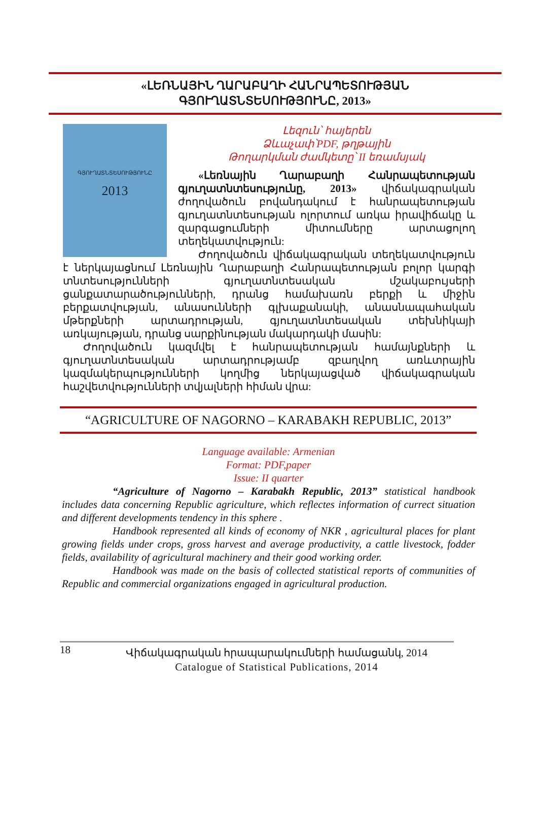«ԼԵՌՆԱՅԻՆ ՂԱՐԱԲԱՂԻ ՀԱՆՐԱՊԵՏՈՒԹՅԱՆ
ԳՅՈՒՂԱՏՆՏԵՍՈՒԹՅՈՒՆԸ, 2013»
ԳՅՈՒՂԱՏՆՏԵՍՈՒԹՅՈՒՆԸ
2013
Լեզուն՝ հայերեն
Ձևաչափ՝PDF, թղթային
Թողարկման ժամկետը՝ II եռամսյակ
«Լեռնային Ղարաբաղի Հանրապետության գյուղատնտեսությունը, 2013» վիճակագրական ժողովածուն բովանդակում է հանրապետության գյուղատնտեսության ոլորտում առկա իրավիճակը և զարգացումների միտումները արտացոլող տեղեկատվություն:
Ժողովածուն վիճակագրական տեղեկատվություն է ներկայացնում Լեռնային Ղարաբաղի Հանրապետության բոլոր կարգի տնտեսությունների գյուղատնտեսական մշակաբույսերի ցանքատարածությունների, դրանց համախառն բերքի և միջին բերքատվության, անասունների գլխաքանակի, անասնապահական մթերքների արտադրության, գյուղատնտեսական տեխնիկայի առկայության, դրանց սարքինության մակարդակի մասին:
Ժողովածուն կազմվել է հանրապետության համայնքների և գյուղատնտեսական արտադրությամբ զբաղվող առևտրային կազմակերպությունների կողմից ներկայացված վիճակագրական հաշվետվությունների տվյալների հիման վրա:
“AGRICULTURE OF NAGORNO – KARABAKH REPUBLIC, 2013”
Language available: Armenian
Format: PDF,paper
Issue: II quarter
“Agriculture of Nagorno – Karabakh Republic, 2013” statistical handbook includes data concerning Republic agriculture, which reflectes information of currect situation and different developments tendency in this sphere .
Handbook represented all kinds of economy of NKR , agricultural places for plant growing fields under crops, gross harvest and average productivity, a cattle livestock, fodder fields, availability of agricultural machinery and their good working order.
Handbook was made on the basis of collected statistical reports of communities of Republic and commercial organizations engaged in agricultural production.
18
Վիճակագրական հրապարակումների համացանկ, 2014
Catalogue of Statistical Publications, 2014